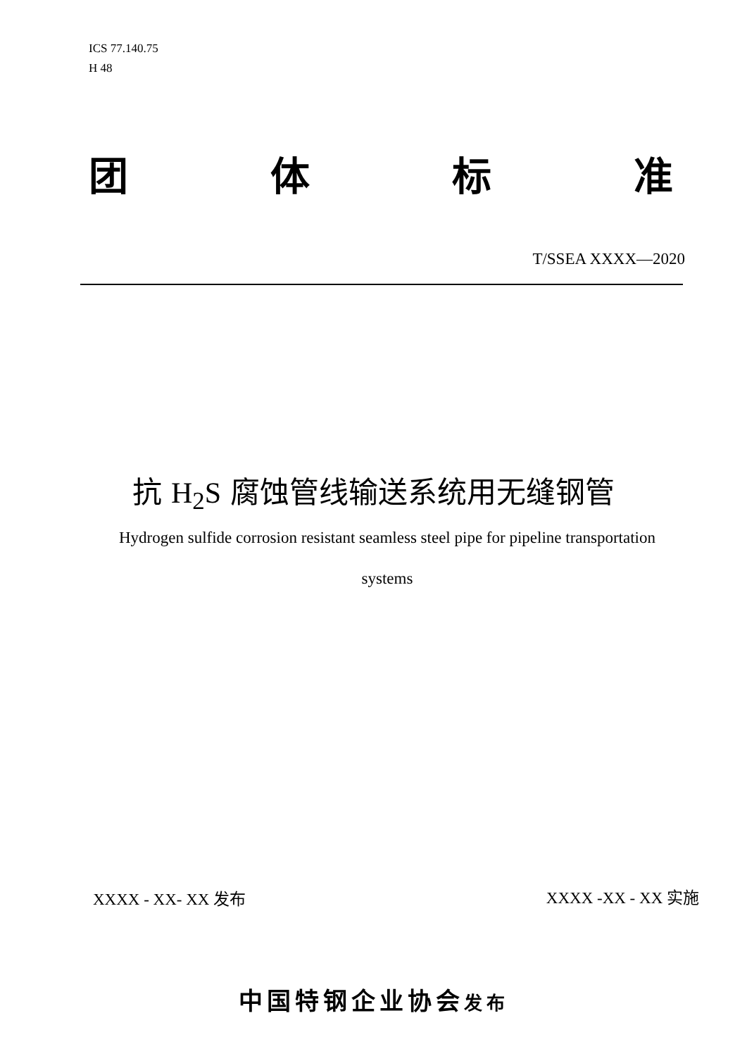ICS 77.140.75
H 48
团 体 标 准
T/SSEA XXXX—2020
抗 H<sub>2</sub>S 腐蚀管线输送系统用无缝钢管
Hydrogen sulfide corrosion resistant seamless steel pipe for pipeline transportation
systems
XXXX - XX- XX 发布 XXXX -XX - XX 实施
中国特钢企业协会发布